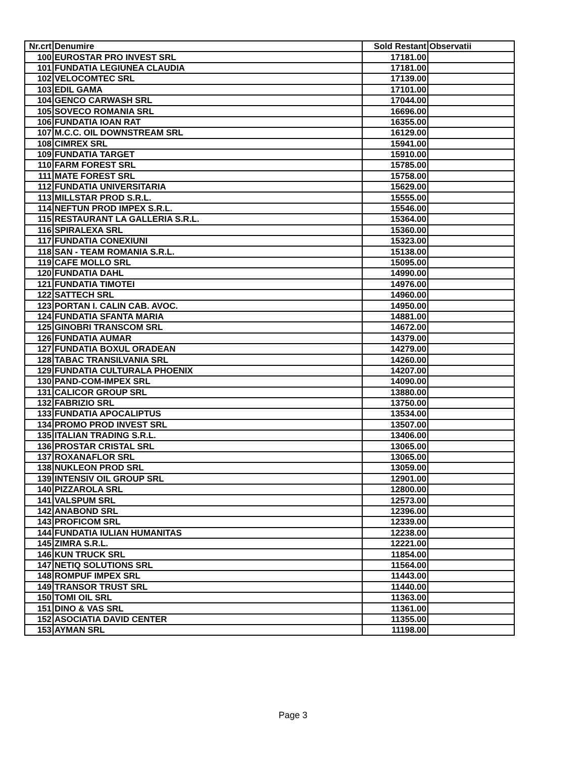| Nr.crt | Denumire | Sold Restant | Observatii |
| --- | --- | --- | --- |
| 100 | EUROSTAR PRO INVEST SRL | 17181.00 | |
| 101 | FUNDATIA LEGIUNEA CLAUDIA | 17181.00 | |
| 102 | VELOCOMTEC SRL | 17139.00 | |
| 103 | EDIL GAMA | 17101.00 | |
| 104 | GENCO CARWASH SRL | 17044.00 | |
| 105 | SOVECO ROMANIA SRL | 16696.00 | |
| 106 | FUNDATIA IOAN RAT | 16355.00 | |
| 107 | M.C.C. OIL DOWNSTREAM SRL | 16129.00 | |
| 108 | CIMREX SRL | 15941.00 | |
| 109 | FUNDATIA TARGET | 15910.00 | |
| 110 | FARM FOREST SRL | 15785.00 | |
| 111 | MATE FOREST SRL | 15758.00 | |
| 112 | FUNDATIA UNIVERSITARIA | 15629.00 | |
| 113 | MILLSTAR PROD S.R.L. | 15555.00 | |
| 114 | NEFTUN PROD IMPEX S.R.L. | 15546.00 | |
| 115 | RESTAURANT LA GALLERIA S.R.L. | 15364.00 | |
| 116 | SPIRALEXA SRL | 15360.00 | |
| 117 | FUNDATIA CONEXIUNI | 15323.00 | |
| 118 | SAN - TEAM ROMANIA S.R.L. | 15138.00 | |
| 119 | CAFE MOLLO SRL | 15095.00 | |
| 120 | FUNDATIA DAHL | 14990.00 | |
| 121 | FUNDATIA TIMOTEI | 14976.00 | |
| 122 | SATTECH SRL | 14960.00 | |
| 123 | PORTAN I. CALIN CAB. AVOC. | 14950.00 | |
| 124 | FUNDATIA SFANTA MARIA | 14881.00 | |
| 125 | GINOBRI TRANSCOM SRL | 14672.00 | |
| 126 | FUNDATIA AUMAR | 14379.00 | |
| 127 | FUNDATIA BOXUL ORADEAN | 14279.00 | |
| 128 | TABAC TRANSILVANIA SRL | 14260.00 | |
| 129 | FUNDATIA CULTURALA PHOENIX | 14207.00 | |
| 130 | PAND-COM-IMPEX SRL | 14090.00 | |
| 131 | CALICOR GROUP SRL | 13880.00 | |
| 132 | FABRIZIO SRL | 13750.00 | |
| 133 | FUNDATIA APOCALIPTUS | 13534.00 | |
| 134 | PROMO PROD INVEST SRL | 13507.00 | |
| 135 | ITALIAN TRADING S.R.L. | 13406.00 | |
| 136 | PROSTAR CRISTAL SRL | 13065.00 | |
| 137 | ROXANAFLOR SRL | 13065.00 | |
| 138 | NUKLEON PROD SRL | 13059.00 | |
| 139 | INTENSIV OIL GROUP SRL | 12901.00 | |
| 140 | PIZZAROLA SRL | 12800.00 | |
| 141 | VALSPUM SRL | 12573.00 | |
| 142 | ANABOND SRL | 12396.00 | |
| 143 | PROFICOM SRL | 12339.00 | |
| 144 | FUNDATIA IULIAN HUMANITAS | 12238.00 | |
| 145 | ZIMRA S.R.L. | 12221.00 | |
| 146 | KUN TRUCK SRL | 11854.00 | |
| 147 | NETIQ SOLUTIONS SRL | 11564.00 | |
| 148 | ROMPUF IMPEX SRL | 11443.00 | |
| 149 | TRANSOR TRUST SRL | 11440.00 | |
| 150 | TOMI OIL SRL | 11363.00 | |
| 151 | DINO & VAS SRL | 11361.00 | |
| 152 | ASOCIATIA DAVID CENTER | 11355.00 | |
| 153 | AYMAN SRL | 11198.00 | |
Page 3